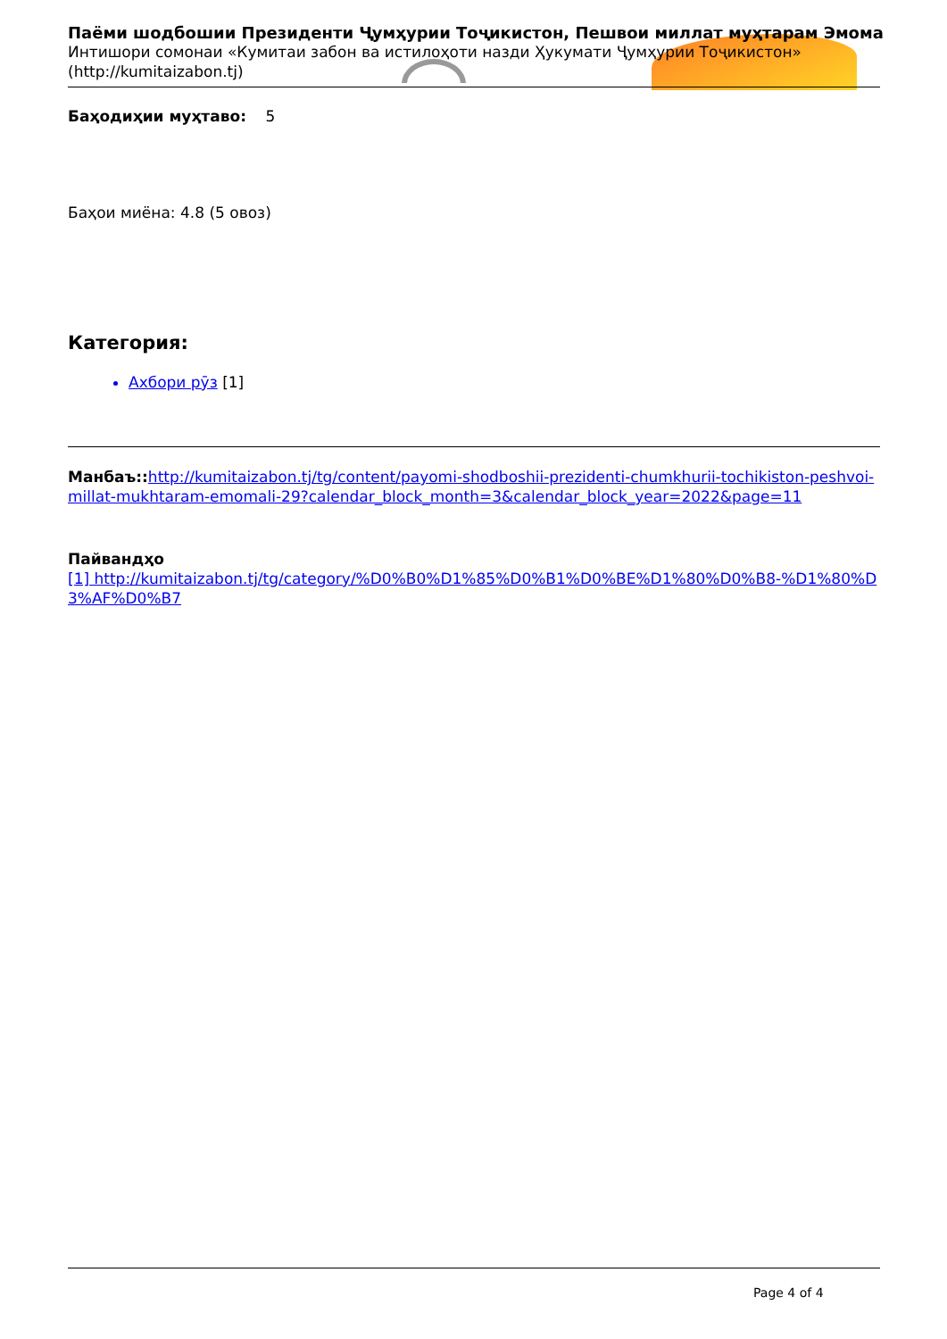Паёми шодбошии Президенти Ҷумҳурии Тоҷикистон, Пешвои миллат муҳтарам Эмома
Интишори сомонаи «Кумитаи забон ва истилоҳоти назди Ҳукумати Ҷумҳурии Тоҷикистон»
(http://kumitaizabon.tj)
Баҳодиҳии муҳтаво: 5
Баҳои миёна: 4.8 (5 овоз)
Категория:
Ахбори рӯз [1]
Манбаъ:: http://kumitaizabon.tj/tg/content/payomi-shodboshii-prezidenti-chumkhurii-tochikiston-peshvoi-millat-mukhtaram-emomali-29?calendar_block_month=3&calendar_block_year=2022&page=11
Пайвандҳо
[1] http://kumitaizabon.tj/tg/category/%D0%B0%D1%85%D0%B1%D0%BE%D1%80%D0%B8-%D1%80%D3%AF%D0%B7
Page 4 of 4